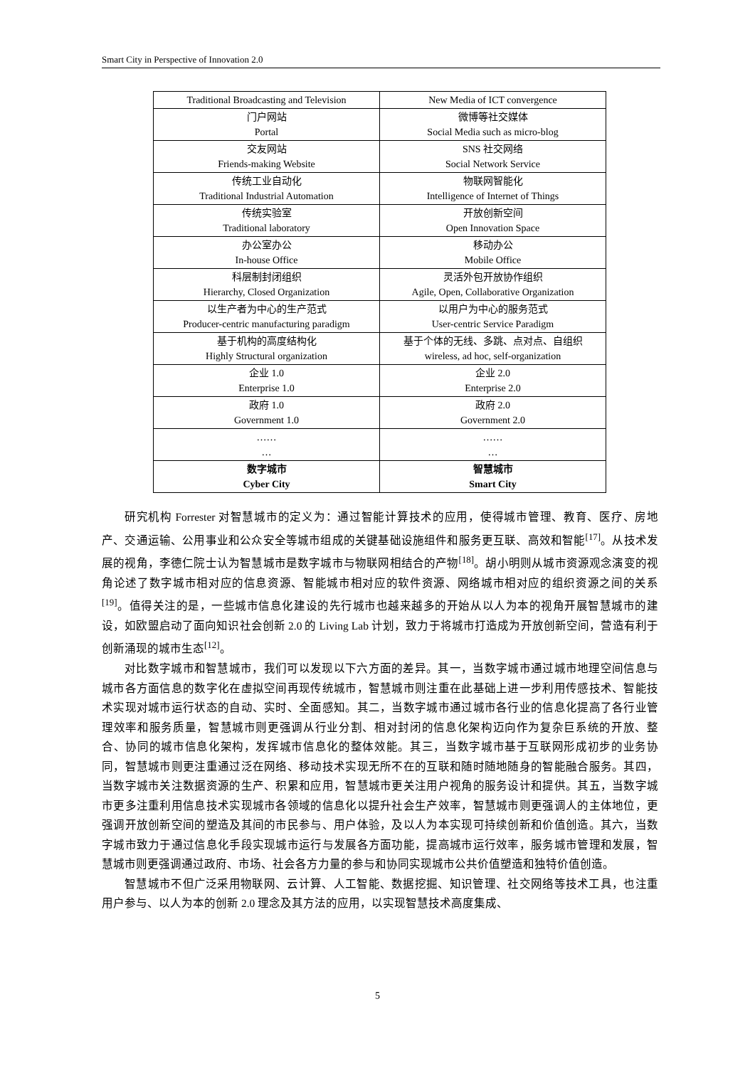Smart City in Perspective of Innovation 2.0
| Traditional Broadcasting and Television | New Media of ICT convergence |
| 门户网站 Portal | 微博等社交媒体 Social Media such as micro-blog |
| 交友网站 Friends-making Website | SNS 社交网络 Social Network Service |
| 传统工业自动化 Traditional Industrial Automation | 物联网智能化 Intelligence of Internet of Things |
| 传统实验室 Traditional laboratory | 开放创新空间 Open Innovation Space |
| 办公室办公 In-house Office | 移动办公 Mobile Office |
| 科层制封闭组织 Hierarchy, Closed Organization | 灵活外包开放协作组织 Agile, Open, Collaborative Organization |
| 以生产者为中心的生产范式 Producer-centric manufacturing paradigm | 以用户为中心的服务范式 User-centric Service Paradigm |
| 基于机构的高度结构化 Highly Structural organization | 基于个体的无线、多跳、点对点、自组织 wireless, ad hoc, self-organization |
| 企业 1.0 Enterprise 1.0 | 企业 2.0 Enterprise 2.0 |
| 政府 1.0 Government 1.0 | 政府 2.0 Government 2.0 |
| …… … | …… … |
| 数字城市 Cyber City | 智慧城市 Smart City |
研究机构 Forrester 对智慧城市的定义为：通过智能计算技术的应用，使得城市管理、教育、医疗、房地产、交通运输、公用事业和公众安全等城市组成的关键基础设施组件和服务更互联、高效和智能<sup>[17]</sup>。从技术发展的视角，李德仁院士认为智慧城市是数字城市与物联网相结合的产物<sup>[18]</sup>。胡小明则从城市资源观念演变的视角论述了数字城市相对应的信息资源、智能城市相对应的软件资源、网络城市相对应的组织资源之间的关系<sup>[19]</sup>。值得关注的是，一些城市信息化建设的先行城市也越来越多的开始从以人为本的视角开展智慧城市的建设，如欧盟启动了面向知识社会创新 2.0 的 Living Lab 计划，致力于将城市打造成为开放创新空间，营造有利于创新涌现的城市生态<sup>[12]</sup>。
对比数字城市和智慧城市，我们可以发现以下六方面的差异。其一，当数字城市通过城市地理空间信息与城市各方面信息的数字化在虚拟空间再现传统城市，智慧城市则注重在此基础上进一步利用传感技术、智能技术实现对城市运行状态的自动、实时、全面感知。其二，当数字城市通过城市各行业的信息化提高了各行业管理效率和服务质量，智慧城市则更强调从行业分割、相对封闭的信息化架构迈向作为复杂巨系统的开放、整合、协同的城市信息化架构，发挥城市信息化的整体效能。其三，当数字城市基于互联网形成初步的业务协同，智慧城市则更注重通过泛在网络、移动技术实现无所不在的互联和随时随地随身的智能融合服务。其四，当数字城市关注数据资源的生产、积累和应用，智慧城市更关注用户视角的服务设计和提供。其五，当数字城市更多注重利用信息技术实现城市各领域的信息化以提升社会生产效率，智慧城市则更强调人的主体地位，更强调开放创新空间的塑造及其间的市民参与、用户体验，及以人为本实现可持续创新和价值创造。其六，当数字城市致力于通过信息化手段实现城市运行与发展各方面功能，提高城市运行效率，服务城市管理和发展，智慧城市则更强调通过政府、市场、社会各方力量的参与和协同实现城市公共价值塑造和独特价值创造。
智慧城市不但广泛采用物联网、云计算、人工智能、数据挖掘、知识管理、社交网络等技术工具，也注重用户参与、以人为本的创新 2.0 理念及其方法的应用，以实现智慧技术高度集成、
5